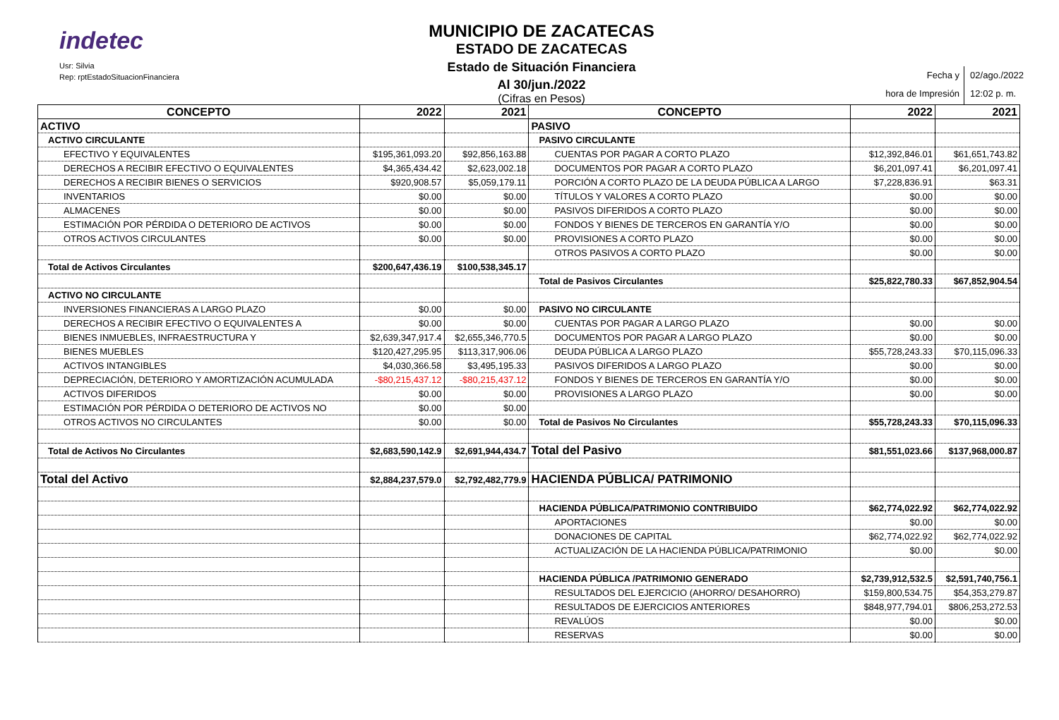indetec
Usr: Silvia
Rep: rptEstadoSituacionFinanciera
MUNICIPIO DE ZACATECAS
ESTADO DE ZACATECAS
Estado de Situación Financiera
Al 30/jun./2022
(Cifras en Pesos)
Fecha y
hora de Impresión
02/ago./2022
12:02 p. m.
| CONCEPTO | 2022 | 2021 | CONCEPTO | 2022 | 2021 |
| --- | --- | --- | --- | --- | --- |
| ACTIVO | | | PASIVO | | |
| ACTIVO CIRCULANTE | | | PASIVO CIRCULANTE | | |
| EFECTIVO Y EQUIVALENTES | $195,361,093.20 | $92,856,163.88 | CUENTAS POR PAGAR A CORTO PLAZO | $12,392,846.01 | $61,651,743.82 |
| DERECHOS A RECIBIR EFECTIVO O EQUIVALENTES | $4,365,434.42 | $2,623,002.18 | DOCUMENTOS POR PAGAR A CORTO PLAZO | $6,201,097.41 | $6,201,097.41 |
| DERECHOS A RECIBIR BIENES O SERVICIOS | $920,908.57 | $5,059,179.11 | PORCIÓN A CORTO PLAZO DE LA DEUDA PÚBLICA A LARGO | $7,228,836.91 | $63.31 |
| INVENTARIOS | $0.00 | $0.00 | TÍTULOS Y VALORES A CORTO PLAZO | $0.00 | $0.00 |
| ALMACENES | $0.00 | $0.00 | PASIVOS DIFERIDOS A CORTO PLAZO | $0.00 | $0.00 |
| ESTIMACIÓN POR PÉRDIDA O DETERIORO DE ACTIVOS | $0.00 | $0.00 | FONDOS Y BIENES DE TERCEROS EN GARANTÍA Y/O | $0.00 | $0.00 |
| OTROS ACTIVOS CIRCULANTES | $0.00 | $0.00 | PROVISIONES A CORTO PLAZO | $0.00 | $0.00 |
| | | | OTROS PASIVOS A CORTO PLAZO | $0.00 | $0.00 |
| Total de Activos Circulantes | $200,647,436.19 | $100,538,345.17 | | | |
| | | | Total de Pasivos Circulantes | $25,822,780.33 | $67,852,904.54 |
| ACTIVO NO CIRCULANTE | | | | | |
| INVERSIONES FINANCIERAS A LARGO PLAZO | $0.00 | $0.00 | PASIVO NO CIRCULANTE | | |
| DERECHOS A RECIBIR EFECTIVO O EQUIVALENTES A | $0.00 | $0.00 | CUENTAS POR PAGAR A LARGO PLAZO | $0.00 | $0.00 |
| BIENES INMUEBLES, INFRAESTRUCTURA Y | $2,639,347,917.4 | $2,655,346,770.5 | DOCUMENTOS POR PAGAR A LARGO PLAZO | $0.00 | $0.00 |
| BIENES MUEBLES | $120,427,295.95 | $113,317,906.06 | DEUDA PÚBLICA A LARGO PLAZO | $55,728,243.33 | $70,115,096.33 |
| ACTIVOS INTANGIBLES | $4,030,366.58 | $3,495,195.33 | PASIVOS DIFERIDOS A LARGO PLAZO | $0.00 | $0.00 |
| DEPRECIACIÓN, DETERIORO Y AMORTIZACIÓN ACUMULADA | -$80,215,437.12 | -$80,215,437.12 | FONDOS Y BIENES DE TERCEROS EN GARANTÍA Y/O | $0.00 | $0.00 |
| ACTIVOS DIFERIDOS | $0.00 | $0.00 | PROVISIONES A LARGO PLAZO | $0.00 | $0.00 |
| ESTIMACIÓN POR PÉRDIDA O DETERIORO DE ACTIVOS NO | $0.00 | $0.00 | | | |
| OTROS ACTIVOS NO CIRCULANTES | $0.00 | $0.00 | Total de Pasivos No Circulantes | $55,728,243.33 | $70,115,096.33 |
| Total de Activos No Circulantes | $2,683,590,142.9 | $2,691,944,434.7 | Total del Pasivo | $81,551,023.66 | $137,968,000.87 |
| Total del Activo | $2,884,237,579.0 | $2,792,482,779.9 | HACIENDA PÚBLICA/ PATRIMONIO | | |
| | | | HACIENDA PÚBLICA/PATRIMONIO CONTRIBUIDO | $62,774,022.92 | $62,774,022.92 |
| | | | APORTACIONES | $0.00 | $0.00 |
| | | | DONACIONES DE CAPITAL | $62,774,022.92 | $62,774,022.92 |
| | | | ACTUALIZACIÓN DE LA HACIENDA PÚBLICA/PATRIMONIO | $0.00 | $0.00 |
| | | | HACIENDA PÚBLICA /PATRIMONIO GENERADO | $2,739,912,532.5 | $2,591,740,756.1 |
| | | | RESULTADOS DEL EJERCICIO (AHORRO/ DESAHORRO) | $159,800,534.75 | $54,353,279.87 |
| | | | RESULTADOS DE EJERCICIOS ANTERIORES | $848,977,794.01 | $806,253,272.53 |
| | | | REVALÚOS | $0.00 | $0.00 |
| | | | RESERVAS | $0.00 | $0.00 |